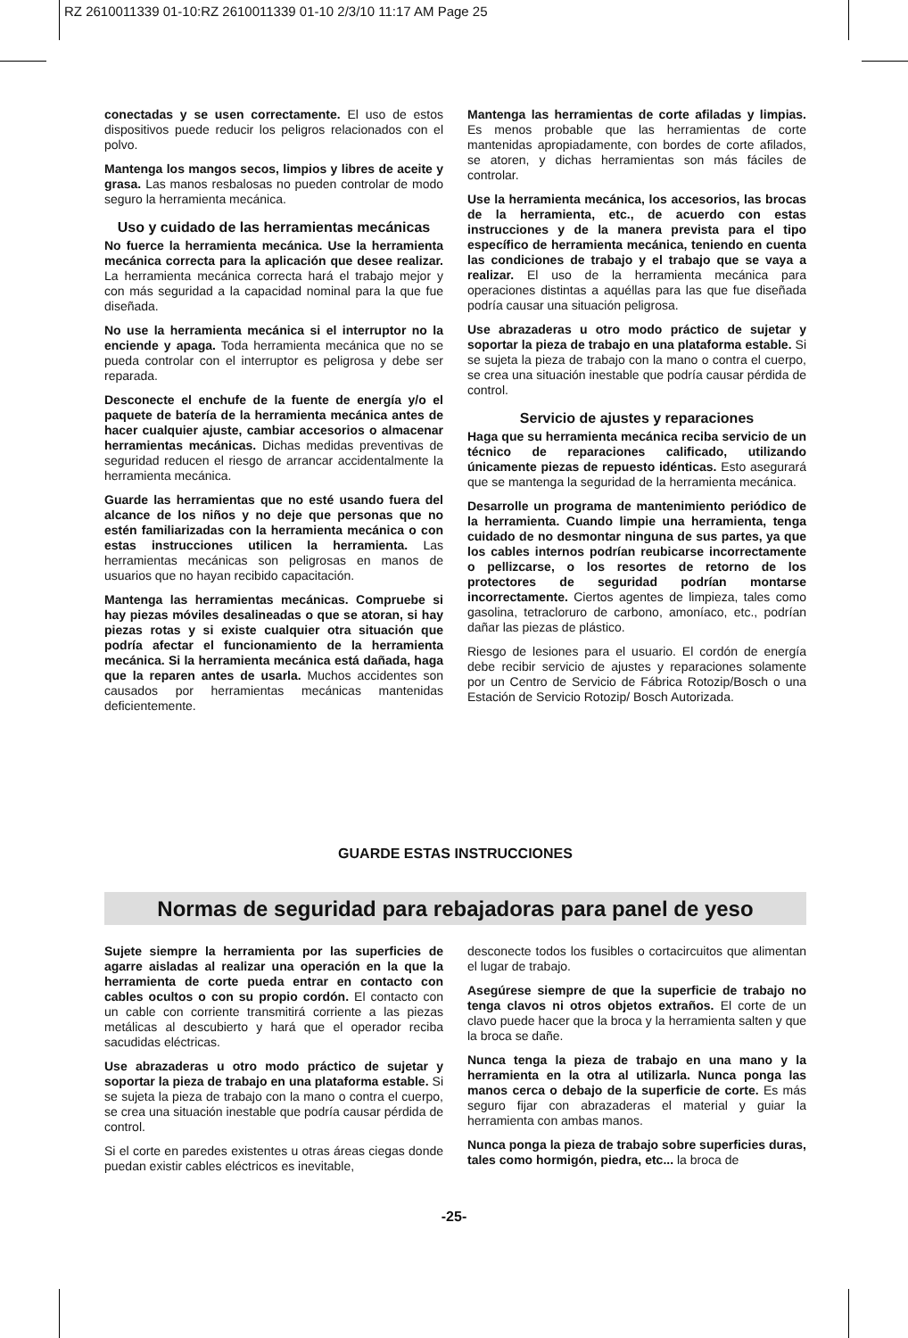RZ 2610011339 01-10:RZ 2610011339 01-10 2/3/10 11:17 AM Page 25
conectadas y se usen correctamente. El uso de estos dispositivos puede reducir los peligros relacionados con el polvo.
Mantenga los mangos secos, limpios y libres de aceite y grasa. Las manos resbalosas no pueden controlar de modo seguro la herramienta mecánica.
Uso y cuidado de las herramientas mecánicas
No fuerce la herramienta mecánica. Use la herramienta mecánica correcta para la aplicación que desee realizar. La herramienta mecánica correcta hará el trabajo mejor y con más seguridad a la capacidad nominal para la que fue diseñada.
No use la herramienta mecánica si el interruptor no la enciende y apaga. Toda herramienta mecánica que no se pueda controlar con el interruptor es peligrosa y debe ser reparada.
Desconecte el enchufe de la fuente de energía y/o el paquete de batería de la herramienta mecánica antes de hacer cualquier ajuste, cambiar accesorios o almacenar herramientas mecánicas. Dichas medidas preventivas de seguridad reducen el riesgo de arrancar accidentalmente la herramienta mecánica.
Guarde las herramientas que no esté usando fuera del alcance de los niños y no deje que personas que no estén familiarizadas con la herramienta mecánica o con estas instrucciones utilicen la herramienta. Las herramientas mecánicas son peligrosas en manos de usuarios que no hayan recibido capacitación.
Mantenga las herramientas mecánicas. Compruebe si hay piezas móviles desalineadas o que se atoran, si hay piezas rotas y si existe cualquier otra situación que podría afectar el funcionamiento de la herramienta mecánica. Si la herramienta mecánica está dañada, haga que la reparen antes de usarla. Muchos accidentes son causados por herramientas mecánicas mantenidas deficientemente.
Mantenga las herramientas de corte afiladas y limpias. Es menos probable que las herramientas de corte mantenidas apropiadamente, con bordes de corte afilados, se atoren, y dichas herramientas son más fáciles de controlar.
Use la herramienta mecánica, los accesorios, las brocas de la herramienta, etc., de acuerdo con estas instrucciones y de la manera prevista para el tipo específico de herramienta mecánica, teniendo en cuenta las condiciones de trabajo y el trabajo que se vaya a realizar. El uso de la herramienta mecánica para operaciones distintas a aquéllas para las que fue diseñada podría causar una situación peligrosa.
Use abrazaderas u otro modo práctico de sujetar y soportar la pieza de trabajo en una plataforma estable. Si se sujeta la pieza de trabajo con la mano o contra el cuerpo, se crea una situación inestable que podría causar pérdida de control.
Servicio de ajustes y reparaciones
Haga que su herramienta mecánica reciba servicio de un técnico de reparaciones calificado, utilizando únicamente piezas de repuesto idénticas. Esto asegurará que se mantenga la seguridad de la herramienta mecánica.
Desarrolle un programa de mantenimiento periódico de la herramienta. Cuando limpie una herramienta, tenga cuidado de no desmontar ninguna de sus partes, ya que los cables internos podrían reubicarse incorrectamente o pellizcarse, o los resortes de retorno de los protectores de seguridad podrían montarse incorrectamente. Ciertos agentes de limpieza, tales como gasolina, tetracloruro de carbono, amoníaco, etc., podrían dañar las piezas de plástico.
Riesgo de lesiones para el usuario. El cordón de energía debe recibir servicio de ajustes y reparaciones solamente por un Centro de Servicio de Fábrica Rotozip/Bosch o una Estación de Servicio Rotozip/ Bosch Autorizada.
GUARDE ESTAS INSTRUCCIONES
Normas de seguridad para rebajadoras para panel de yeso
Sujete siempre la herramienta por las superficies de agarre aisladas al realizar una operación en la que la herramienta de corte pueda entrar en contacto con cables ocultos o con su propio cordón. El contacto con un cable con corriente transmitirá corriente a las piezas metálicas al descubierto y hará que el operador reciba sacudidas eléctricas.
Use abrazaderas u otro modo práctico de sujetar y soportar la pieza de trabajo en una plataforma estable. Si se sujeta la pieza de trabajo con la mano o contra el cuerpo, se crea una situación inestable que podría causar pérdida de control.
Si el corte en paredes existentes u otras áreas ciegas donde puedan existir cables eléctricos es inevitable,
desconecte todos los fusibles o cortacircuitos que alimentan el lugar de trabajo.
Asegúrese siempre de que la superficie de trabajo no tenga clavos ni otros objetos extraños. El corte de un clavo puede hacer que la broca y la herramienta salten y que la broca se dañe.
Nunca tenga la pieza de trabajo en una mano y la herramienta en la otra al utilizarla. Nunca ponga las manos cerca o debajo de la superficie de corte. Es más seguro fijar con abrazaderas el material y guiar la herramienta con ambas manos.
Nunca ponga la pieza de trabajo sobre superficies duras, tales como hormigón, piedra, etc... la broca de
-25-